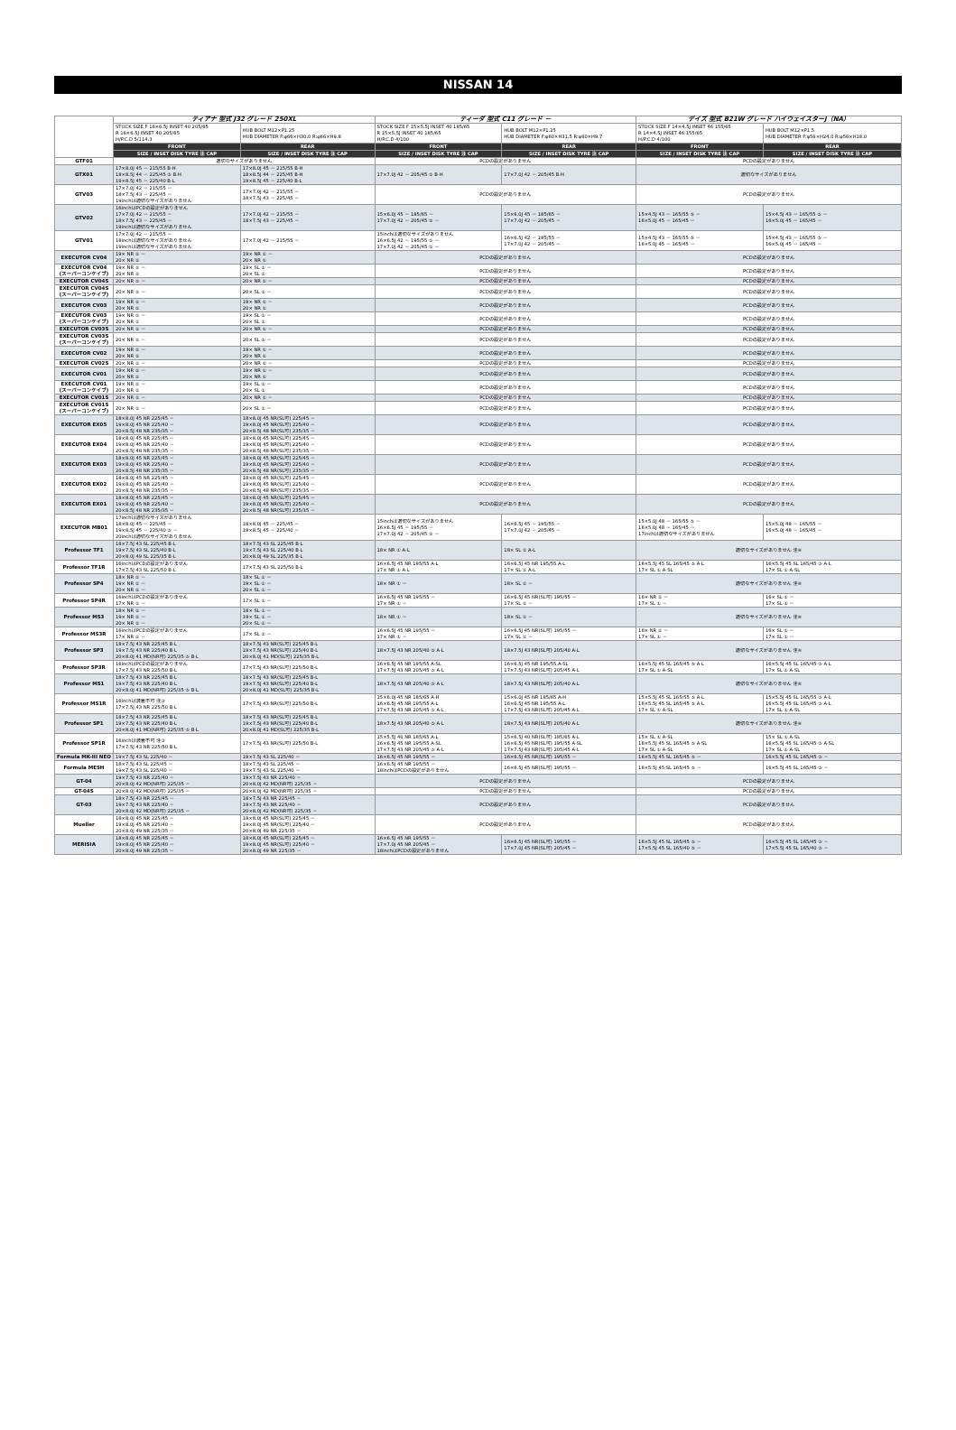NISSAN 14
| | ティアナ 型式 J32 グレード 250XL | | ティーダ 型式 C11 グレード － | | デイズ 型式 B21W グレード ハイウェイスターJ（NA） | |
| | STOCK SIZE F 16×6.5J INSET 40 205/65 R 16×6.5J INSET 40 205/65 H/P.C.D 5/114.3 | HUB BOLT M12×P1.25 HUB DIAMETER F:φ66×H30.0 R:φ66×H9.8 | STOCK SIZE F 15×5.5J INSET 40 185/65 R 15×5.5J INSET 40 185/65 H/P.C.D 4/100 | HUB BOLT M12×P1.25 HUB DIAMETER F:φ60×H31.5 R:φ60×H9.7 | STOCK SIZE F 14×4.5J INSET 46 155/65 R 14×4.5J INSET 46 155/65 H/P.C.D 4/100 | HUB BOLT M12×P1.5 HUB DIAMETER F:φ56×H24.0 R:φ56×H18.0 |
| | FRONT | REAR | FRONT | REAR | FRONT | REAR |
| | SIZE / INSET DISK TYRE 注 CAP | SIZE / INSET DISK TYRE 注 CAP | SIZE / INSET DISK TYRE 注 CAP | SIZE / INSET DISK TYRE 注 CAP | SIZE / INSET DISK TYRE 注 CAP | SIZE / INSET DISK TYRE 注 CAP |
| GTF01 | 適切なサイズがありません | | PCDの設定がありません | | PCDの設定がありません | |
| GTX01 | 17×8.0J 45 － 215/55 B-H 18×8.5J 44 － 225/45 ⑤ B-H 19×8.5J 45 － 225/40 B-L | 17×8.0J 45 － 215/55 B-H 18×8.5J 44 － 225/45 B-H 19×8.5J 45 － 225/40 B-L | 17×7.0J 42 － 205/45 ⑤ B-H | 17×7.0J 42 － 205/45 B-H | 適切なサイズがありません | |
| GTV03 | 17×7.0J 42 － 215/55 － 18×7.5J 43 － 225/45 － 19inchは適切なサイズがありません | 17×7.0J 42 － 215/55 － 18×7.5J 43 － 225/45 － | PCDの設定がありません | | PCDの設定がありません | |
| GTV02 | 16inchはPCDの設定がありません 17×7.0J 42 － 215/55 － 18×7.5J 43 － 225/45 － 19inchは適切なサイズがありません | 17×7.0J 42 － 215/55 － 18×7.5J 43 － 225/45 － | 15×6.0J 45 － 185/65 － 17×7.0J 42 － 205/45 ⑤ － | 15×6.0J 45 － 185/65 － 17×7.0J 42 － 205/45 － | 15×4.5J 43 － 165/55 ⑤ － 16×5.0J 45 － 165/45 － | 15×4.5J 43 － 165/55 ⑤ － 16×5.0J 45 － 165/45 － |
| GTV01 | 17×7.0J 42 － 215/55 － 18inchは適切なサイズがありません 19inchは適切なサイズがありません | 17×7.0J 42 － 215/55 － | 15inchは適切なサイズがありません 16×6.5J 42 － 195/55 ⑤ － 17×7.0J 42 － 205/45 ⑤ － | 16×6.5J 42 － 195/55 － 17×7.0J 42 － 205/45 － | 15×4.5J 43 － 165/55 ⑤ － 16×5.0J 45 － 165/45 － | 15×4.5J 43 － 165/55 ⑤ － 16×5.0J 45 － 165/45 － |
| EXECUTOR CV04 | 19× NR ① － 20× NR ① | 19× NR ① － 20× NR ① | PCDの設定がありません | | PCDの設定がありません | |
| EXECUTOR CV04 (スーパーコンケイブ) | 19× NR ① － 20× NR ① | 19× SL ① － 20× SL ① | PCDの設定がありません | | PCDの設定がありません | |
| EXECUTOR CV04S | 20× NR ① － | 20× NR ① － | PCDの設定がありません | | PCDの設定がありません | |
| EXECUTOR CV04S (スーパーコンケイブ) | 20× NR ① － | 20× SL ① － | PCDの設定がありません | | PCDの設定がありません | |
| EXECUTOR CV03 | 19× NR ① － 20× NR ① | 19× NR ① － 20× NR ① | PCDの設定がありません | | PCDの設定がありません | |
| EXECUTOR CV03 (スーパーコンケイブ) | 19× NR ① － 20× NR ① | 19× SL ① － 20× SL ① | PCDの設定がありません | | PCDの設定がありません | |
| EXECUTOR CV03S | 20× NR ① － | 20× NR ① － | PCDの設定がありません | | PCDの設定がありません | |
| EXECUTOR CV03S (スーパーコンケイブ) | 20× NR ① － | 20× SL ① － | PCDの設定がありません | | PCDの設定がありません | |
| EXECUTOR CV02 | 19× NR ① － 20× NR ① | 19× NR ① － 20× NR ① | PCDの設定がありません | | PCDの設定がありません | |
| EXECUTOR CV02S | 20× NR ① － | 20× NR ① － | PCDの設定がありません | | PCDの設定がありません | |
| EXECUTOR CV01 | 19× NR ① － 20× NR ① | 19× NR ① － 20× NR ① | PCDの設定がありません | | PCDの設定がありません | |
| EXECUTOR CV01 (スーパーコンケイブ) | 19× NR ① － 20× NR ① | 19× SL ① － 20× SL ① | PCDの設定がありません | | PCDの設定がありません | |
| EXECUTOR CV01S | 20× NR ① － | 20× NR ① － | PCDの設定がありません | | PCDの設定がありません | |
| EXECUTOR CV01S (スーパーコンケイブ) | 20× NR ① － | 20× SL ① － | PCDの設定がありません | | PCDの設定がありません | |
| EXECUTOR EX05 | 18×8.0J 45 NR 225/45 － 19×8.0J 45 NR 225/40 － 20×8.5J 48 NR 235/35 － | 18×8.0J 45 NR(SL可) 225/45 － 19×8.0J 45 NR(SL可) 225/40 － 20×8.5J 48 NR(SL可) 235/35 － | PCDの設定がありません | | PCDの設定がありません | |
| EXECUTOR EX04 | 18×8.0J 45 NR 225/45 － 19×8.0J 45 NR 225/40 － 20×8.5J 48 NR 235/35 － | 18×8.0J 45 NR(SL可) 225/45 － 19×8.0J 45 NR(SL可) 225/40 － 20×8.5J 48 NR(SL可) 235/35 － | PCDの設定がありません | | PCDの設定がありません | |
| EXECUTOR EX03 | 18×8.0J 45 NR 225/45 － 19×8.0J 45 NR 225/40 － 20×8.5J 48 NR 235/35 － | 18×8.0J 45 NR(SL可) 225/45 － 19×8.0J 45 NR(SL可) 225/40 － 20×8.5J 48 NR(SL可) 235/35 － | PCDの設定がありません | | PCDの設定がありません | |
| EXECUTOR EX02 | 18×8.0J 45 NR 225/45 － 19×8.0J 45 NR 225/40 － 20×8.5J 48 NR 235/35 － | 18×8.0J 45 NR(SL可) 225/45 － 19×8.0J 45 NR(SL可) 225/40 － 20×8.5J 48 NR(SL可) 235/35 － | PCDの設定がありません | | PCDの設定がありません | |
| EXECUTOR EX01 | 18×8.0J 45 NR 225/45 － 19×8.0J 45 NR 225/40 － 20×8.5J 48 NR 235/35 － | 18×8.0J 45 NR(SL可) 225/45 － 19×8.0J 45 NR(SL可) 225/40 － 20×8.5J 48 NR(SL可) 235/35 － | PCDの設定がありません | | PCDの設定がありません | |
| EXECUTOR MB01 | 17inchは適切なサイズがありません 18×8.0J 45 － 225/45 － 19×8.5J 45 － 225/40 ⑤ － 20inchは適切なサイズがありません | 18×8.0J 45 － 225/45 － 19×8.5J 45 － 225/40 － | 15inchは適切なサイズがありません 16×6.5J 45 － 195/55 － 17×7.0J 42 － 205/45 ⑤ － | 16×6.5J 45 － 195/55 － 17×7.0J 42 － 205/45 － | 15×5.0J 48 － 165/55 ⑤ － 16×5.0J 48 － 165/45 － 17inchは適切なサイズがありません | 15×5.0J 48 － 165/55 － 16×5.0J 48 － 165/45 － |
| Professor TF1 | 18×7.5J 43 SL 225/45 B-L 19×7.5J 43 SL 225/40 B-L 20×8.0J 49 SL 225/35 B-L | 18×7.5J 43 SL 225/45 B-L 19×7.5J 43 SL 225/40 B-L 20×8.0J 49 SL 225/35 B-L | 18× NR ① A-L | 18× SL ① A-L | 適切なサイズがありません 注④ | |
| Professor TF1R | 16inchはPCDの設定がありません 17×7.5J 43 SL 225/50 B-L | 17×7.5J 43 SL 225/50 B-L | 16×6.5J 45 NR 195/55 A-L 17× NR ① A-L | 16×6.5J 45 NR 195/55 A-L 17× SL ① A-L | 16×5.5J 45 SL 165/45 ⑤ A-L 17× SL ① A-SL | 16×5.5J 45 SL 165/45 ⑤ A-L 17× SL ① A-SL |
| Professor SP4 | 18× NR ① － 19× NR ① － 20× NR ① － | 18× SL ① － 19× SL ① － 20× SL ① － | 18× NR ① － | 18× SL ① － | 適切なサイズがありません 注④ | |
| Professor SP4R | 16inchはPCDの設定がありません 17× NR ① － | 17× SL ① － | 16×6.5J 45 NR 195/55 － 17× NR ① － | 16×6.5J 45 NR(SL可) 195/55 － 17× SL ① － | 16× NR ① － 17× SL ① － | 16× SL ① － 17× SL ① － |
| Professor MS3 | 18× NR ① － 19× NR ① － 20× NR ① － | 18× SL ① － 19× SL ① － 20× SL ① － | 18× NR ① － | 18× SL ① － | 適切なサイズがありません 注④ | |
| Professor MS3R | 16inchはPCDの設定がありません 17× NR ① － | 17× SL ① － | 16×6.5J 45 NR 195/55 － 17× NR ① － | 16×6.5J 45 NR(SL可) 195/55 － 17× SL ① － | 16× NR ① － 17× SL ① － | 16× SL ① － 17× SL ① － |
| Professor SP3 | 18×7.5J 43 NR 225/45 B-L 19×7.5J 43 NR 225/40 B-L 20×8.0J 41 MD(NR可) 225/35 ⑤ B-L | 18×7.5J 43 NR(SL可) 225/45 B-L 19×7.5J 43 NR(SL可) 225/40 B-L 20×8.0J 41 MD(SL可) 225/35 B-L | 18×7.5J 43 NR 205/40 ⑤ A-L | 18×7.5J 43 NR(SL可) 205/40 A-L | 適切なサイズがありません 注④ | |
| Professor SP3R | 16inchはPCDの設定がありません 17×7.5J 43 NR 225/50 B-L | 17×7.5J 43 NR(SL可) 225/50 B-L | 16×6.5J 45 NR 195/55 A-SL 17×7.5J 43 NR 205/45 ⑤ A-L | 16×6.5J 45 NR 195/55 A-SL 17×7.5J 43 NR(SL可) 205/45 A-L | 16×5.5J 45 SL 165/45 ⑤ A-L 17× SL ① A-SL | 16×5.5J 45 SL 165/45 ⑤ A-L 17× SL ① A-SL |
| Professor MS1 | 18×7.5J 43 NR 225/45 B-L 19×7.5J 43 NR 225/40 B-L 20×8.0J 41 MD(NR可) 225/35 ⑤ B-L | 18×7.5J 43 NR(SL可) 225/45 B-L 19×7.5J 43 NR(SL可) 225/40 B-L 20×8.0J 41 MD(SL可) 225/35 B-L | 18×7.5J 43 NR 205/40 ⑤ A-L | 18×7.5J 43 NR(SL可) 205/40 A-L | 適切なサイズがありません 注④ | |
| Professor MS1R | 16inchは装着不可 注③ 17×7.5J 43 NR 225/50 B-L | 17×7.5J 43 NR(SL可) 225/50 B-L | 15×6.0J 45 NR 185/65 A-H 16×6.5J 45 NR 195/55 A-L 17×7.5J 43 NR 205/45 ⑤ A-L | 15×6.0J 45 NR 185/65 A-H 16×6.5J 45 NR 195/55 A-L 17×7.5J 43 NR(SL可) 205/45 A-L | 15×5.5J 45 SL 165/55 ⑤ A-L 16×5.5J 45 SL 165/45 ⑤ A-L 17× SL ① A-SL | 15×5.5J 45 SL 165/55 ⑤ A-L 16×5.5J 45 SL 165/45 ⑤ A-L 17× SL ① A-SL |
| Professor SP1 | 18×7.5J 43 NR 225/45 B-L 19×7.5J 43 NR 225/40 B-L 20×8.0J 41 MD(NR可) 225/35 ⑤ B-L | 18×7.5J 43 NR(SL可) 225/45 B-L 19×7.5J 43 NR(SL可) 225/40 B-L 20×8.0J 41 MD(SL可) 225/35 B-L | 18×7.5J 43 NR 205/40 ⑤ A-L | 18×7.5J 43 NR(SL可) 205/40 A-L | 適切なサイズがありません 注④ | |
| Professor SP1R | 16inchは装着不可 注③ 17×7.5J 43 NR 225/50 B-L | 17×7.5J 43 NR(SL可) 225/50 B-L | 15×5.5J 40 NR 185/65 A-L 16×6.5J 45 NR 195/55 A-SL 17×7.5J 43 NR 205/45 ⑤ A-L | 15×6.5J 40 NR(SL可) 185/65 A-L 16×6.5J 45 NR(SL可) 195/55 A-SL 17×7.5J 43 NR(SL可) 205/45 A-L | 15× SL ① A-SL 16×5.5J 45 SL 165/45 ⑤ A-SL 17× SL ① A-SL | 15× SL ① A-SL 16×5.5J 45 SL 165/45 ⑤ A-SL 17× SL ① A-SL |
| Formula MK-III NEO | 19×7.5J 43 SL 225/40 － | 19×7.5J 43 SL 225/40 － | 16×6.5J 45 NR 195/55 － | 16×6.5J 45 NR(SL可) 195/55 － | 16×5.5J 45 SL 165/45 ⑤ － | 16×5.5J 45 SL 165/45 ⑤ － |
| Formula MESH | 18×7.5J 43 SL 225/45 － 19×7.5J 43 SL 225/40 － | 18×7.5J 43 SL 225/45 － 19×7.5J 43 SL 225/40 － | 16×6.5J 45 NR 195/55 － 18inchはPCDの設定がありません | 16×6.5J 45 NR(SL可) 195/55 － | 16×5.5J 45 SL 165/45 ⑤ － | 16×5.5J 45 SL 165/45 ⑤ － |
| GT-04 | 19×7.5J 43 NR 225/40 － 20×8.0J 42 MD(NR可) 225/35 － | 19×7.5J 43 NR 225/40 － 20×8.0J 42 MD(NR可) 225/35 － | PCDの設定がありません | | PCDの設定がありません | |
| GT-04S | 20×8.0J 42 MD(NR可) 225/35 － | 20×8.0J 42 MD(NR可) 225/35 － | PCDの設定がありません | | PCDの設定がありません | |
| GT-03 | 18×7.5J 43 NR 225/45 － 19×7.5J 43 NR 225/40 － 20×8.0J 42 MD(NR可) 225/35 － | 18×7.5J 43 NR 225/45 － 19×7.5J 43 NR 225/40 － 20×8.0J 42 MD(NR可) 225/35 － | PCDの設定がありません | | PCDの設定がありません | |
| Mueller | 18×8.0J 45 NR 225/45 － 19×8.0J 45 NR 225/40 － 20×8.0J 49 NR 225/35 － | 18×8.0J 45 NR(SL可) 225/45 － 19×8.0J 45 NR(SL可) 225/40 － 20×8.0J 49 NR 225/35 － | PCDの設定がありません | | PCDの設定がありません | |
| MERISIA | 18×8.0J 45 NR 225/45 － 19×8.0J 45 NR 225/40 － 20×8.0J 49 NR 225/35 － | 18×8.0J 45 NR(SL可) 225/45 － 19×8.0J 45 NR(SL可) 225/40 － 20×8.0J 49 NR 225/35 － | 16×6.5J 45 NR 195/55 － 17×7.0J 45 NR 205/45 － 18inchはPCDの設定がありません | 16×6.5J 45 NR(SL可) 195/55 － 17×7.0J 45 NR(SL可) 205/45 － | 16×5.5J 45 SL 165/45 ⑤ － 17×5.5J 45 SL 165/40 ⑤ － | 16×5.5J 45 SL 165/45 ⑤ － 17×5.5J 45 SL 165/40 ⑤ － |